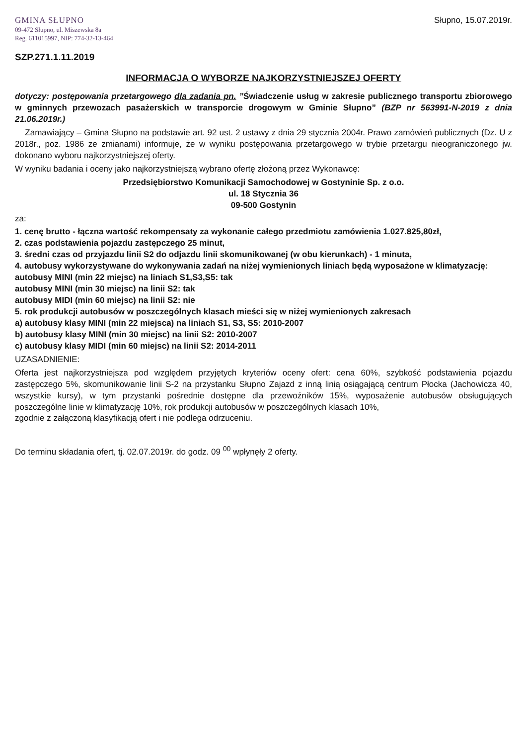GMINA SŁUPNO
09-472 Słupno, ul. Miszewska 8a
Reg. 611015997, NIP: 774-32-13-464
Słupno, 15.07.2019r.
SZP.271.1.11.2019
INFORMACJA O WYBORZE NAJKORZYSTNIEJSZEJ OFERTY
dotyczy: postępowania przetargowego dla zadania pn. ”Świadczenie usług w zakresie publicznego transportu zbiorowego w gminnych przewozach pasażerskich w transporcie drogowym w Gminie Słupno” (BZP nr 563991-N-2019 z dnia 21.06.2019r.)
Zamawiający – Gmina Słupno na podstawie art. 92 ust. 2 ustawy z dnia 29 stycznia 2004r. Prawo zamówień publicznych (Dz. U z 2018r., poz. 1986 ze zmianami) informuje, że w wyniku postępowania przetargowego w trybie przetargu nieograniczonego jw. dokonano wyboru najkorzystniejszej oferty.
W wyniku badania i oceny jako najkorzystniejszą wybrano ofertę złożoną przez Wykonawcę:
Przedsiębiorstwo Komunikacji Samochodowej w Gostyninie Sp. z o.o.
ul. 18 Stycznia 36
09-500 Gostynin
za:
1. cenę brutto - łączna wartość rekompensaty za wykonanie całego przedmiotu zamówienia 1.027.825,80zł,
2. czas podstawienia pojazdu zastępczego 25 minut,
3. średni czas od przyjazdu linii S2 do odjazdu linii skomunikowanej (w obu kierunkach) - 1 minuta,
4. autobusy wykorzystywane do wykonywania zadań na niżej wymienionych liniach będą wyposażone w klimatyzację:
autobusy MINI (min 22 miejsc) na liniach S1,S3,S5: tak
autobusy MINI (min 30 miejsc) na linii S2: tak
autobusy MIDI (min 60 miejsc) na linii S2: nie
5. rok produkcji autobusów w poszczególnych klasach mieści się w niżej wymienionych zakresach
a) autobusy klasy MINI (min 22 miejsca) na liniach S1, S3, S5: 2010-2007
b) autobusy klasy MINI (min 30 miejsc) na linii S2: 2010-2007
c) autobusy klasy MIDI (min 60 miejsc) na linii S2: 2014-2011
UZASADNIENIE:
Oferta jest najkorzystniejsza pod względem przyjętych kryteriów oceny ofert: cena 60%, szybkość podstawienia pojazdu zastępczego 5%, skomunikowanie linii S-2 na przystanku Słupno Zajazd z inną linią osiągającą centrum Płocka (Jachowicza 40, wszystkie kursy), w tym przystanki pośrednie dostępne dla przewoźników 15%, wyposażenie autobusów obsługujących poszczególne linie w klimatyzację 10%, rok produkcji autobusów w poszczególnych klasach 10%,
zgodnie z załączoną klasyfikacją ofert i nie podlega odrzuceniu.
Do terminu składania ofert, tj. 02.07.2019r. do godz. 09 <sup>00</sup> wpłynęły 2 oferty.